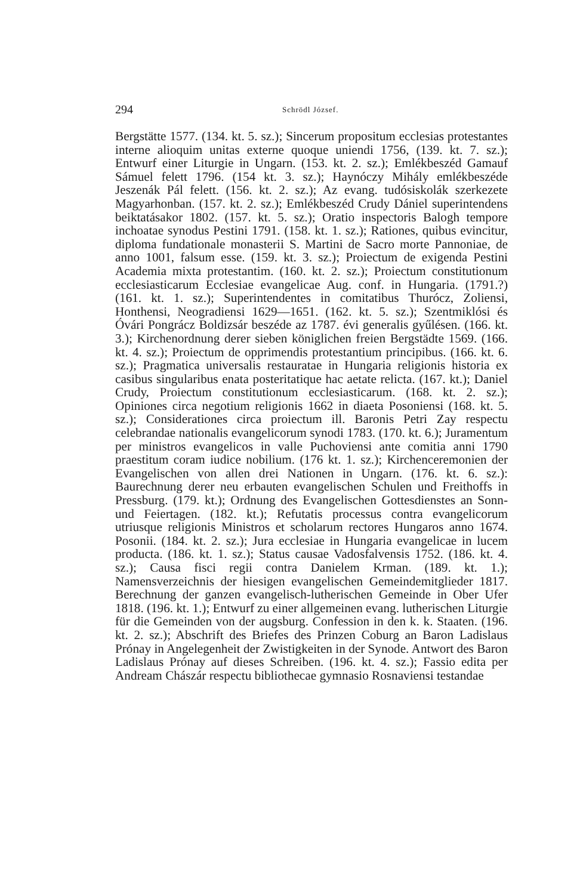294 Schrödl József.
Bergstätte 1577. (134. kt. 5. sz.); Sincerum propositum ecclesias protestantes interne alioquim unitas externe quoque uniendi 1756, (139. kt. 7. sz.); Entwurf einer Liturgie in Ungarn. (153. kt. 2. sz.); Emlékbeszéd Gamauf Sámuel felett 1796. (154 kt. 3. sz.); Haynóczy Mihály emlékbeszéde Jeszenák Pál felett. (156. kt. 2. sz.); Az evang. tudósiskolák szerkezete Magyarhonban. (157. kt. 2. sz.); Emlékbeszéd Crudy Dániel superintendens beiktatásakor 1802. (157. kt. 5. sz.); Oratio inspectoris Balogh tempore inchoatae synodus Pestini 1791. (158. kt. 1. sz.); Rationes, quibus evincitur, diploma fundationale monasterii S. Martini de Sacro morte Pannoniae, de anno 1001, falsum esse. (159. kt. 3. sz.); Proiectum de exigenda Pestini Academia mixta protestantim. (160. kt. 2. sz.); Proiectum constitutionum ecclesiasticarum Ecclesiae evangelicae Aug. conf. in Hungaria. (1791.?) (161. kt. 1. sz.); Superintendentes in comitatibus Thurócz, Zoliensi, Honthensi, Neogradiensi 1629—1651. (162. kt. 5. sz.); Szentmiklósi és Óvári Pongrácz Boldizsár beszéde az 1787. évi generalis gyűlésen. (166. kt. 3.); Kirchenordnung derer sieben königlichen freien Bergstädte 1569. (166. kt. 4. sz.); Proiectum de opprimendis protestantium principibus. (166. kt. 6. sz.); Pragmatica universalis restauratae in Hungaria religionis historia ex casibus singularibus enata posteritatique hac aetate relicta. (167. kt.); Daniel Crudy, Proiectum constitutionum ecclesiasticarum. (168. kt. 2. sz.); Opiniones circa negotium religionis 1662 in diaeta Posoniensi (168. kt. 5. sz.); Considerationes circa proiectum ill. Baronis Petri Zay respectu celebrandae nationalis evangelicorum synodi 1783. (170. kt. 6.); Juramentum per ministros evangelicos in valle Puchoviensi ante comitia anni 1790 praestitum coram iudice nobilium. (176 kt. 1. sz.); Kirchenceremonien der Evangelischen von allen drei Nationen in Ungarn. (176. kt. 6. sz.): Baurechnung derer neu erbauten evangelischen Schulen und Freithoffs in Pressburg. (179. kt.); Ordnung des Evangelischen Gottesdienstes an Sonn- und Feiertagen. (182. kt.); Refutatis processus contra evangelicorum utriusque religionis Ministros et scholarum rectores Hungaros anno 1674. Posonii. (184. kt. 2. sz.); Jura ecclesiae in Hungaria evangelicae in lucem producta. (186. kt. 1. sz.); Status causae Vadosfalvensis 1752. (186. kt. 4. sz.); Causa fisci regii contra Danielem Krman. (189. kt. 1.); Namensverzeichnis der hiesigen evangelischen Gemeindemitglieder 1817. Berechnung der ganzen evangelisch-lutherischen Gemeinde in Ober Ufer 1818. (196. kt. 1.); Entwurf zu einer allgemeinen evang. lutherischen Liturgie für die Gemeinden von der augsburg. Confession in den k. k. Staaten. (196. kt. 2. sz.); Abschrift des Briefes des Prinzen Coburg an Baron Ladislaus Prónay in Angelegenheit der Zwistigkeiten in der Synode. Antwort des Baron Ladislaus Prónay auf dieses Schreiben. (196. kt. 4. sz.); Fassio edita per Andream Chászár respectu bibliothecae gymnasio Rosnaviensi testandae